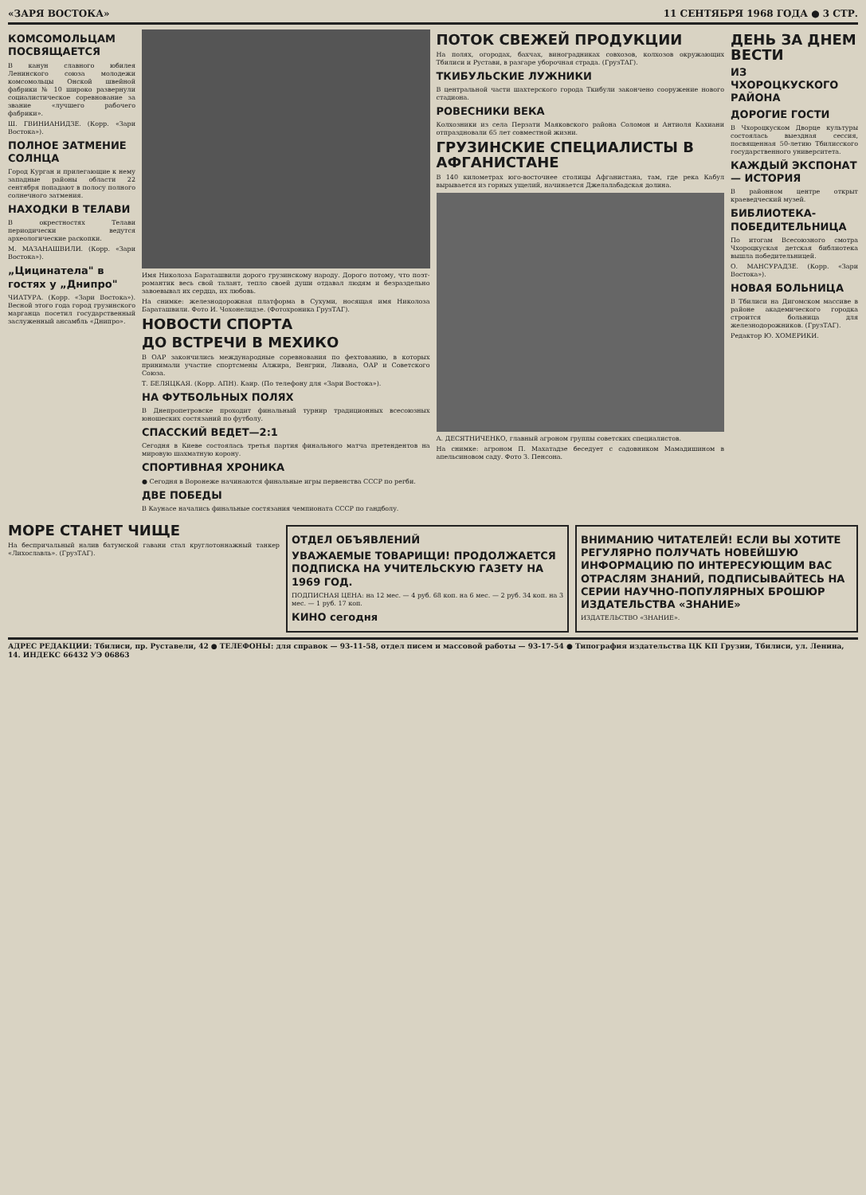«ЗАРЯ ВОСТОКА» 11 СЕНТЯБРЯ 1968 ГОДА ● 3 СТР.
КОМСОМОЛЬЦАМ ПОСВЯЩАЕТСЯ
В канун славного юбилея Ленинского союза молодежи комсомольцы Онской швейной фабрики № 10 широко развернули социалистическое соревнование за звание «лучшего рабочего фабрики».
Ш. ГВИНИАНИДЗЕ. (Корр. «Зари Востока»).
ПОЛНОЕ ЗАТМЕНИЕ СОЛНЦА
Город Курган и прилегающие к нему западные районы области 22 сентября попадают в полосу полного солнечного затмения.
НАХОДКИ В ТЕЛАВИ
В окрестностях Телави периодически ведутся археологические раскопки.
М. МАЗАНАШВИЛИ. (Корр. «Зари Востока»).
„Цицинатела" в гостях у „Днипро"
ЧИАТУРА. (Корр. «Зари Востока»). Весной этого года город грузинского марганца посетил государственный заслуженный ансамбль «Днипро».
Имя Николоза Бараташвили дорого грузинскому народу. Дорого потому, что поэт-романтик весь свой талант, тепло своей души отдавал людям и безраздельно завоевывал их сердца, их любовь.
На снимке: железнодорожная платформа в Сухуми, носящая имя Николоза Бараташвили. Фото И. Чохонелидзе. (Фотохроника ГрузТАГ).
НОВОСТИ СПОРТА
ДО ВСТРЕЧИ В МЕХИКО
В ОАР закончились международные соревнования по фехтованию, в которых принимали участие спортсмены Алжира, Венгрии, Ливана, ОАР и Советского Союза.
Т. БЕЛЯЦКАЯ. (Корр. АПН). Каир. (По телефону для «Зари Востока»).
НА ФУТБОЛЬНЫХ ПОЛЯХ
В Днепропетровске проходит финальный турнир традиционных всесоюзных юношеских состязаний по футболу.
СПАССКИЙ ВЕДЕТ—2:1
Сегодня в Киеве состоялась третья партия финального матча претендентов на мировую шахматную корону.
СПОРТИВНАЯ ХРОНИКА
● Сегодня в Воронеже начинаются финальные игры первенства СССР по регби.
ДВЕ ПОБЕДЫ
В Каунасе начались финальные состязания чемпионата СССР по гандболу.
ПОТОК СВЕЖЕЙ ПРОДУКЦИИ
На полях, огородах, бахчах, виноградниках совхозов, колхозов окружающих Тбилиси и Рустави, в разгаре уборочная страда. (ГрузТАГ).
ТКИБУЛЬСКИЕ ЛУЖНИКИ
В центральной части шахтерского города Ткибули закончено сооружение нового стадиона.
РОВЕСНИКИ ВЕКА
Колхозники из села Перзати Маяковского района Соломон и Антиоля Кахиани отпраздновали 65 лет совместной жизни.
ГРУЗИНСКИЕ СПЕЦИАЛИСТЫ В АФГАНИСТАНЕ
В 140 километрах юго-восточнее столицы Афганистана, там, где река Кабул вырывается из горных ущелий, начинается Джелалабадская долина.
А. ДЕСЯТНИЧЕНКО, главный агроном группы советских специалистов.
На снимке: агроном П. Махатадзе беседует с садовником Мамадишином в апельсиновом саду. Фото З. Пенсона.
ДЕНЬ ЗА ДНЕМ ВЕСТИ
ИЗ ЧХОРОЦКУСКОГО РАЙОНА
ДОРОГИЕ ГОСТИ
В Чхороцкуском Дворце культуры состоялась выездная сессия, посвященная 50-летию Тбилисского государственного университета.
КАЖДЫЙ ЭКСПОНАТ — ИСТОРИЯ
В районном центре открыт краеведческий музей.
БИБЛИОТЕКА-ПОБЕДИТЕЛЬНИЦА
По итогам Всесоюзного смотра Чхороцкуская детская библиотека вышла победительницей.
О. МАНСУРАДЗЕ. (Корр. «Зари Востока»).
НОВАЯ БОЛЬНИЦА
В Тбилиси на Дигомском массиве в районе академического городка строится больница для железнодорожников. (ГрузТАГ).
Редактор Ю. ХОМЕРИКИ.
МОРЕ СТАНЕТ ЧИЩЕ
На беспричальный налив батумской гавани стал круглотоннажный танкер «Лихославль». (ГрузТАГ).
ОТДЕЛ ОБЪЯВЛЕНИЙ
УВАЖАЕМЫЕ ТОВАРИЩИ! ПРОДОЛЖАЕТСЯ ПОДПИСКА НА УЧИТЕЛЬСКУЮ ГАЗЕТУ НА 1969 ГОД.
ПОДПИСНАЯ ЦЕНА: на 12 мес. — 4 руб. 68 коп. на 6 мес. — 2 руб. 34 коп. на 3 мес. — 1 руб. 17 коп.
КИНО сегодня
ВНИМАНИЮ ЧИТАТЕЛЕЙ! ЕСЛИ ВЫ ХОТИТЕ РЕГУЛЯРНО ПОЛУЧАТЬ НОВЕЙШУЮ ИНФОРМАЦИЮ ПО ИНТЕРЕСУЮЩИМ ВАС ОТРАСЛЯМ ЗНАНИЙ, ПОДПИСЫВАЙТЕСЬ НА СЕРИИ НАУЧНО-ПОПУЛЯРНЫХ БРОШЮР ИЗДАТЕЛЬСТВА «ЗНАНИЕ»
ИЗДАТЕЛЬСТВО «ЗНАНИЕ».
АДРЕС РЕДАКЦИИ: Тбилиси, пр. Руставели, 42 ● ТЕЛЕФОНЫ: для справок — 93-11-58, отдел писем и массовой работы — 93-17-54 ● Типография издательства ЦК КП Грузии, Тбилиси, ул. Ленина, 14. ИНДЕКС 66432 УЭ 06863